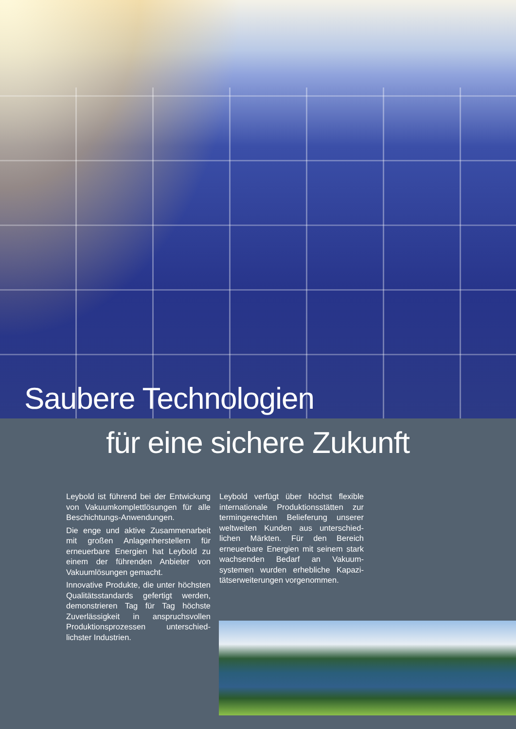Saubere Technologien
für eine sichere Zukunft
Leybold ist führend bei der Entwickung von Vakuumkomplettlösungen für alle Beschichtungs-Anwendungen.
Die enge und aktive Zusammenarbeit mit großen Anlagenherstellern für erneuerbare Energien hat Leybold zu einem der führenden Anbieter von Vakuumlösungen gemacht.
Innovative Produkte, die unter höchsten Qualitätsstandards gefertigt werden, demonstrieren Tag für Tag höchste Zuverlässigkeit in anspruchsvollen Produktionsprozessen unterschied­lichster Industrien.
Leybold verfügt über höchst flexible internationale Produktionsstätten zur termingerechten Belieferung unserer weltweiten Kunden aus unterschied­lichen Märkten. Für den Bereich erneuerbare Energien mit seinem stark wachsenden Bedarf an Vakuum­systemen wurden erhebliche Kapazi­tätserweiterungen vorgenommen.